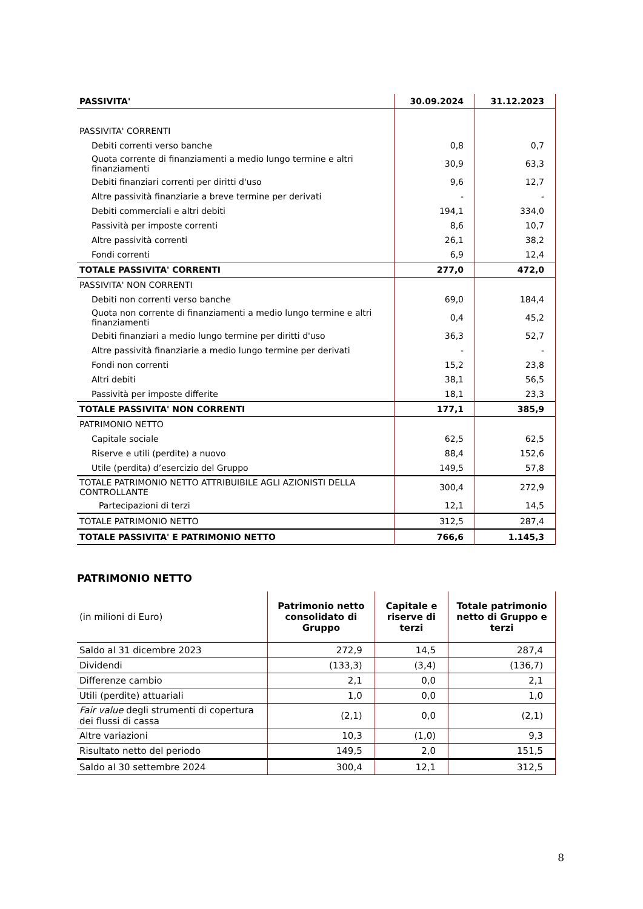| PASSIVITA' | 30.09.2024 | 31.12.2023 |
| --- | --- | --- |
| PASSIVITA' CORRENTI | | |
| Debiti correnti verso banche | 0,8 | 0,7 |
| Quota corrente di finanziamenti a medio lungo termine e altri finanziamenti | 30,9 | 63,3 |
| Debiti finanziari correnti per diritti d'uso | 9,6 | 12,7 |
| Altre passività finanziarie a breve termine per derivati | - | - |
| Debiti commerciali e altri debiti | 194,1 | 334,0 |
| Passività per imposte correnti | 8,6 | 10,7 |
| Altre passività correnti | 26,1 | 38,2 |
| Fondi correnti | 6,9 | 12,4 |
| TOTALE PASSIVITA' CORRENTI | 277,0 | 472,0 |
| PASSIVITA' NON CORRENTI | | |
| Debiti non correnti verso banche | 69,0 | 184,4 |
| Quota non corrente di finanziamenti a medio lungo termine e altri finanziamenti | 0,4 | 45,2 |
| Debiti finanziari a medio lungo termine per diritti d'uso | 36,3 | 52,7 |
| Altre passività finanziarie a medio lungo termine per derivati | - | - |
| Fondi non correnti | 15,2 | 23,8 |
| Altri debiti | 38,1 | 56,5 |
| Passività per imposte differite | 18,1 | 23,3 |
| TOTALE PASSIVITA' NON CORRENTI | 177,1 | 385,9 |
| PATRIMONIO NETTO | | |
| Capitale sociale | 62,5 | 62,5 |
| Riserve e utili (perdite) a nuovo | 88,4 | 152,6 |
| Utile (perdita) d’esercizio del Gruppo | 149,5 | 57,8 |
| TOTALE PATRIMONIO NETTO ATTRIBUIBILE AGLI AZIONISTI DELLA CONTROLLANTE | 300,4 | 272,9 |
| Partecipazioni di terzi | 12,1 | 14,5 |
| TOTALE PATRIMONIO NETTO | 312,5 | 287,4 |
| TOTALE PASSIVITA' E PATRIMONIO NETTO | 766,6 | 1.145,3 |
PATRIMONIO NETTO
| (in milioni di Euro) | Patrimonio netto consolidato di Gruppo | Capitale e riserve di terzi | Totale patrimonio netto di Gruppo e terzi |
| --- | --- | --- | --- |
| Saldo al 31 dicembre 2023 | 272,9 | 14,5 | 287,4 |
| Dividendi | (133,3) | (3,4) | (136,7) |
| Differenze cambio | 2,1 | 0,0 | 2,1 |
| Utili (perdite) attuariali | 1,0 | 0,0 | 1,0 |
| Fair value degli strumenti di copertura dei flussi di cassa | (2,1) | 0,0 | (2,1) |
| Altre variazioni | 10,3 | (1,0) | 9,3 |
| Risultato netto del periodo | 149,5 | 2,0 | 151,5 |
| Saldo al 30 settembre 2024 | 300,4 | 12,1 | 312,5 |
8